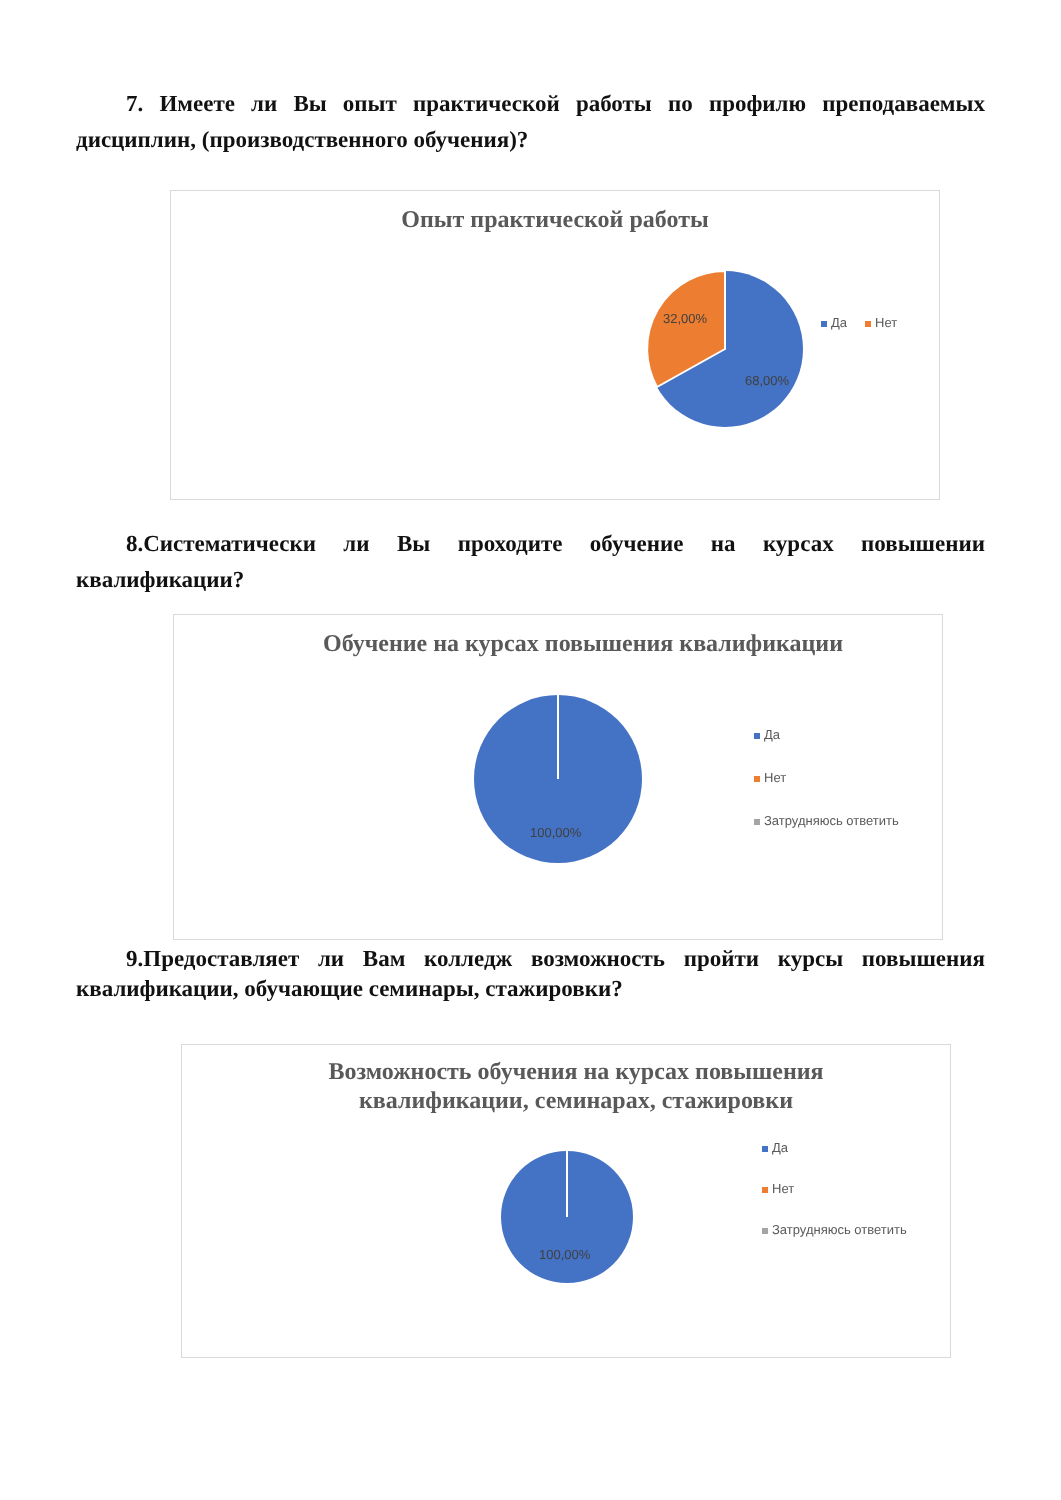7. Имеете ли Вы опыт практической работы по профилю преподаваемых дисциплин, (производственного обучения)?
Опыт практической работы
32,00%
68,00%
Да Нет
8.Систематически ли Вы проходите обучение на курсах повышении квалификации?
Обучение на курсах повышения квалификации
100,00%
Да
Нет
Затрудняюсь ответить
9.Предоставляет ли Вам колледж возможность пройти курсы повышения квалификации, обучающие семинары, стажировки?
Возможность обучения на курсах повышения
квалификации, семинарах, стажировки
100,00%
Да
Нет
Затрудняюсь ответить